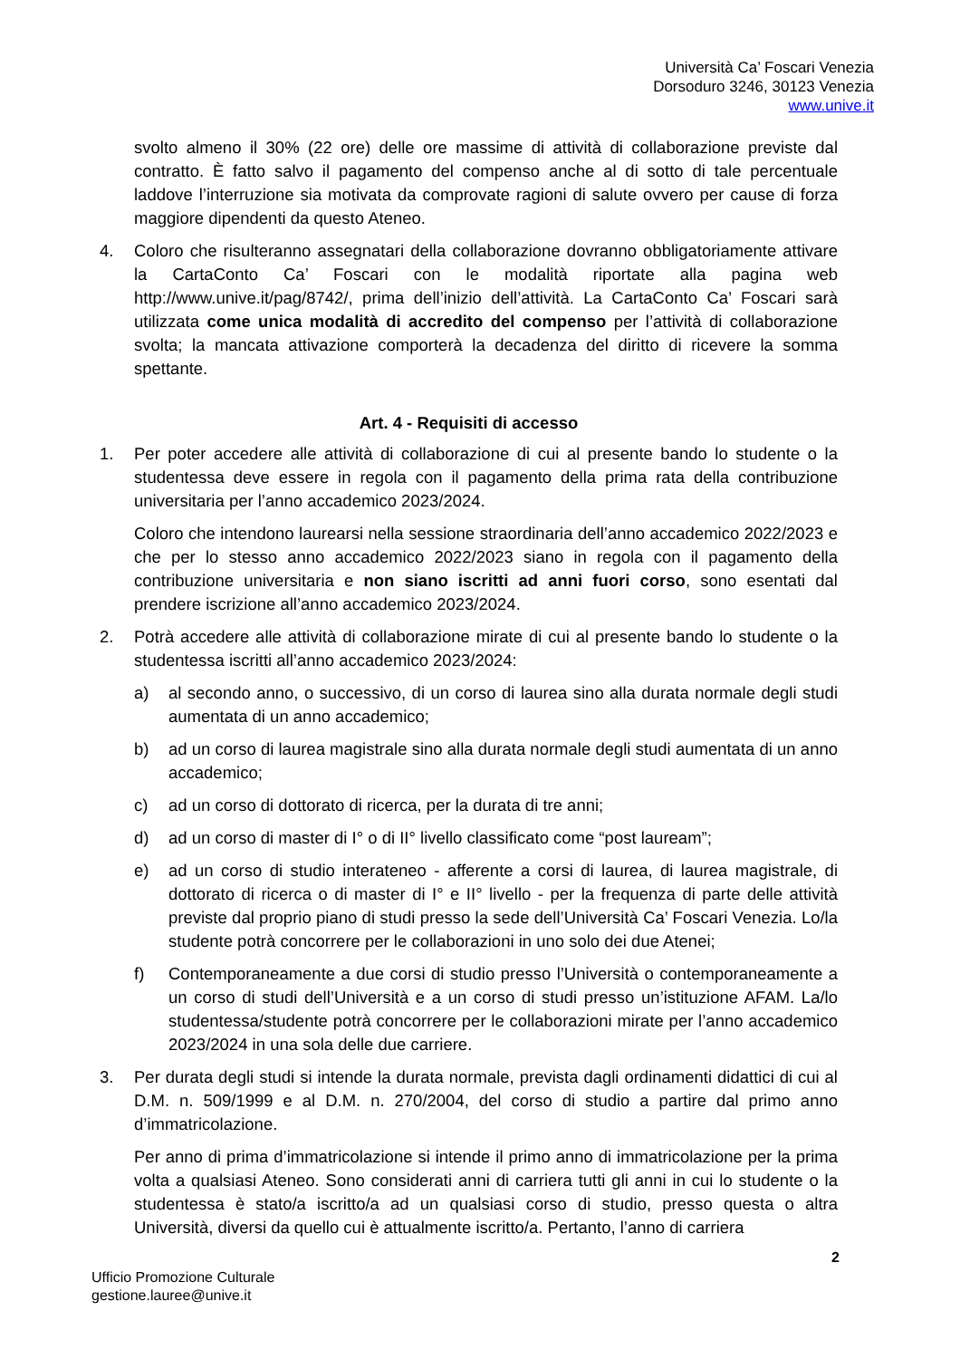Università Ca’ Foscari Venezia
Dorsoduro 3246, 30123 Venezia
www.unive.it
svolto almeno il 30% (22 ore) delle ore massime di attività di collaborazione previste dal contratto. È fatto salvo il pagamento del compenso anche al di sotto di tale percentuale laddove l’interruzione sia motivata da comprovate ragioni di salute ovvero per cause di forza maggiore dipendenti da questo Ateneo.
4. Coloro che risulteranno assegnatari della collaborazione dovranno obbligatoriamente attivare la CartaConto Ca’ Foscari con le modalità riportate alla pagina web http://www.unive.it/pag/8742/, prima dell’inizio dell’attività. La CartaConto Ca’ Foscari sarà utilizzata come unica modalità di accredito del compenso per l’attività di collaborazione svolta; la mancata attivazione comporterà la decadenza del diritto di ricevere la somma spettante.
Art. 4 - Requisiti di accesso
1. Per poter accedere alle attività di collaborazione di cui al presente bando lo studente o la studentessa deve essere in regola con il pagamento della prima rata della contribuzione universitaria per l’anno accademico 2023/2024.
Coloro che intendono laurearsi nella sessione straordinaria dell’anno accademico 2022/2023 e che per lo stesso anno accademico 2022/2023 siano in regola con il pagamento della contribuzione universitaria e non siano iscritti ad anni fuori corso, sono esentati dal prendere iscrizione all’anno accademico 2023/2024.
2. Potrà accedere alle attività di collaborazione mirate di cui al presente bando lo studente o la studentessa iscritti all’anno accademico 2023/2024:
a) al secondo anno, o successivo, di un corso di laurea sino alla durata normale degli studi aumentata di un anno accademico;
b) ad un corso di laurea magistrale sino alla durata normale degli studi aumentata di un anno accademico;
c) ad un corso di dottorato di ricerca, per la durata di tre anni;
d) ad un corso di master di I° o di II° livello classificato come “post lauream”;
e) ad un corso di studio interateneo - afferente a corsi di laurea, di laurea magistrale, di dottorato di ricerca o di master di I° e II° livello - per la frequenza di parte delle attività previste dal proprio piano di studi presso la sede dell’Università Ca’ Foscari Venezia. Lo/la studente potrà concorrere per le collaborazioni in uno solo dei due Atenei;
f) Contemporaneamente a due corsi di studio presso l’Università o contemporaneamente a un corso di studi dell’Università e a un corso di studi presso un’istituzione AFAM. La/lo studentessa/studente potrà concorrere per le collaborazioni mirate per l’anno accademico 2023/2024 in una sola delle due carriere.
3. Per durata degli studi si intende la durata normale, prevista dagli ordinamenti didattici di cui al D.M. n. 509/1999 e al D.M. n. 270/2004, del corso di studio a partire dal primo anno d’immatricolazione.
Per anno di prima d’immatricolazione si intende il primo anno di immatricolazione per la prima volta a qualsiasi Ateneo. Sono considerati anni di carriera tutti gli anni in cui lo studente o la studentessa è stato/a iscritto/a ad un qualsiasi corso di studio, presso questa o altra Università, diversi da quello cui è attualmente iscritto/a. Pertanto, l’anno di carriera
2
Ufficio Promozione Culturale
gestione.lauree@unive.it